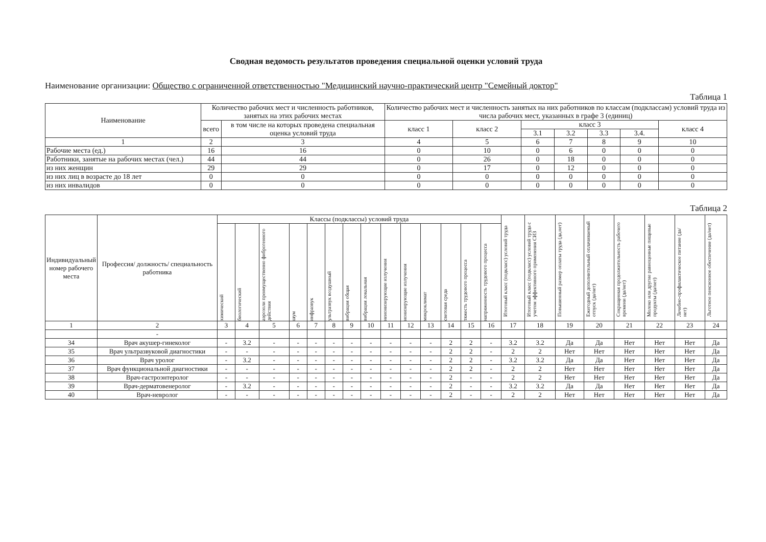Сводная ведомость результатов проведения специальной оценки условий труда
Наименование организации: Общество с ограниченной ответственностью "Медицинский научно-практический центр "Семейный доктор"
Таблица 1
| Наименование | Количество рабочих мест и численность работников, занятых на этих рабочих местах | | Количество рабочих мест и численность занятых на них работников по классам (подклассам) условий труда из числа рабочих мест, указанных в графе 3 (единиц) | | | | | | |
| --- | --- | --- | --- | --- | --- | --- | --- | --- | --- |
| | всего | в том числе на которых проведена специальная оценка условий труда | класс 1 | класс 2 | класс 3 | | | | класс 4 |
| | | | | | 3.1 | 3.2 | 3.3 | 3.4. | |
| 1 | 2 | 3 | 4 | 5 | 6 | 7 | 8 | 9 | 10 |
| Рабочие места (ед.) | 16 | 16 | 0 | 10 | 0 | 6 | 0 | 0 | 0 |
| Работники, занятые на рабочих местах (чел.) | 44 | 44 | 0 | 26 | 0 | 18 | 0 | 0 | 0 |
| из них женщин | 29 | 29 | 0 | 17 | 0 | 12 | 0 | 0 | 0 |
| из них лиц в возрасте до 18 лет | 0 | 0 | 0 | 0 | 0 | 0 | 0 | 0 | 0 |
| из них инвалидов | 0 | 0 | 0 | 0 | 0 | 0 | 0 | 0 | 0 |
Таблица 2
| Индивидуальный номер рабочего места | Профессия/ должность/ специальность работника | Классы (подклассы) условий труда | | | | | | | | | | | | | | Итоговый класс (подкласс) условий труда | Итоговый класс (подкласс) условий труда с учетом эффективного применения СИЗ | Повышенный размер оплаты труда (да,нет) | Ежегодный дополнительный оплачиваемый отпуск (да/нет) | Сокращенная продолжительность рабочего времени (да/нет) | Молоко или другие равноценные пищевые продукты (да/нет) | Лечебно-профилактическое питание (да/нет) | Льготное пенсионное обеспечение (да/нет) |
| --- | --- | --- | --- | --- | --- | --- | --- | --- | --- | --- | --- | --- | --- | --- | --- | --- | --- | --- | --- | --- | --- | --- | --- |
| | | химический | биологический | аэрозоли преимущественно фиброгенного действия | шум | инфразвук | ультразвук воздушный | вибрация общая | вибрация локальная | неионизирующие излучения | ионизирующие излучения | микроклимат | световая среда | тяжесть трудового процесса | напряженность трудового процесса | | | | | | | | |
| 1 | 2 | 3 | 4 | 5 | 6 | 7 | 8 | 9 | 10 | 11 | 12 | 13 | 14 | 15 | 16 | 17 | 18 | 19 | 20 | 21 | 22 | 23 | 24 |
| | - | | | | | | | | | | | | | | | | | | | | | | |
| 34 | Врач акушер-гинеколог | - | 3.2 | - | - | - | - | - | - | - | - | - | 2 | 2 | - | 3.2 | 3.2 | Да | Да | Нет | Нет | Нет | Да |
| 35 | Врач ультразвуковой диагностики | - | - | - | - | - | - | - | - | - | - | - | 2 | 2 | - | 2 | 2 | Нет | Нет | Нет | Нет | Нет | Да |
| 36 | Врач уролог | - | 3.2 | - | - | - | - | - | - | - | - | - | 2 | 2 | - | 3.2 | 3.2 | Да | Да | Нет | Нет | Нет | Да |
| 37 | Врач функциональной диагностики | - | - | - | - | - | - | - | - | - | - | - | 2 | 2 | - | 2 | 2 | Нет | Нет | Нет | Нет | Нет | Да |
| 38 | Врач-гастроэнтеролог | - | - | - | - | - | - | - | - | - | - | - | 2 | - | - | 2 | 2 | Нет | Нет | Нет | Нет | Нет | Да |
| 39 | Врач-дерматовенеролог | - | 3.2 | - | - | - | - | - | - | - | - | - | 2 | - | - | 3.2 | 3.2 | Да | Да | Нет | Нет | Нет | Да |
| 40 | Врач-невролог | - | - | - | - | - | - | - | - | - | - | - | 2 | - | - | 2 | 2 | Нет | Нет | Нет | Нет | Нет | Да |